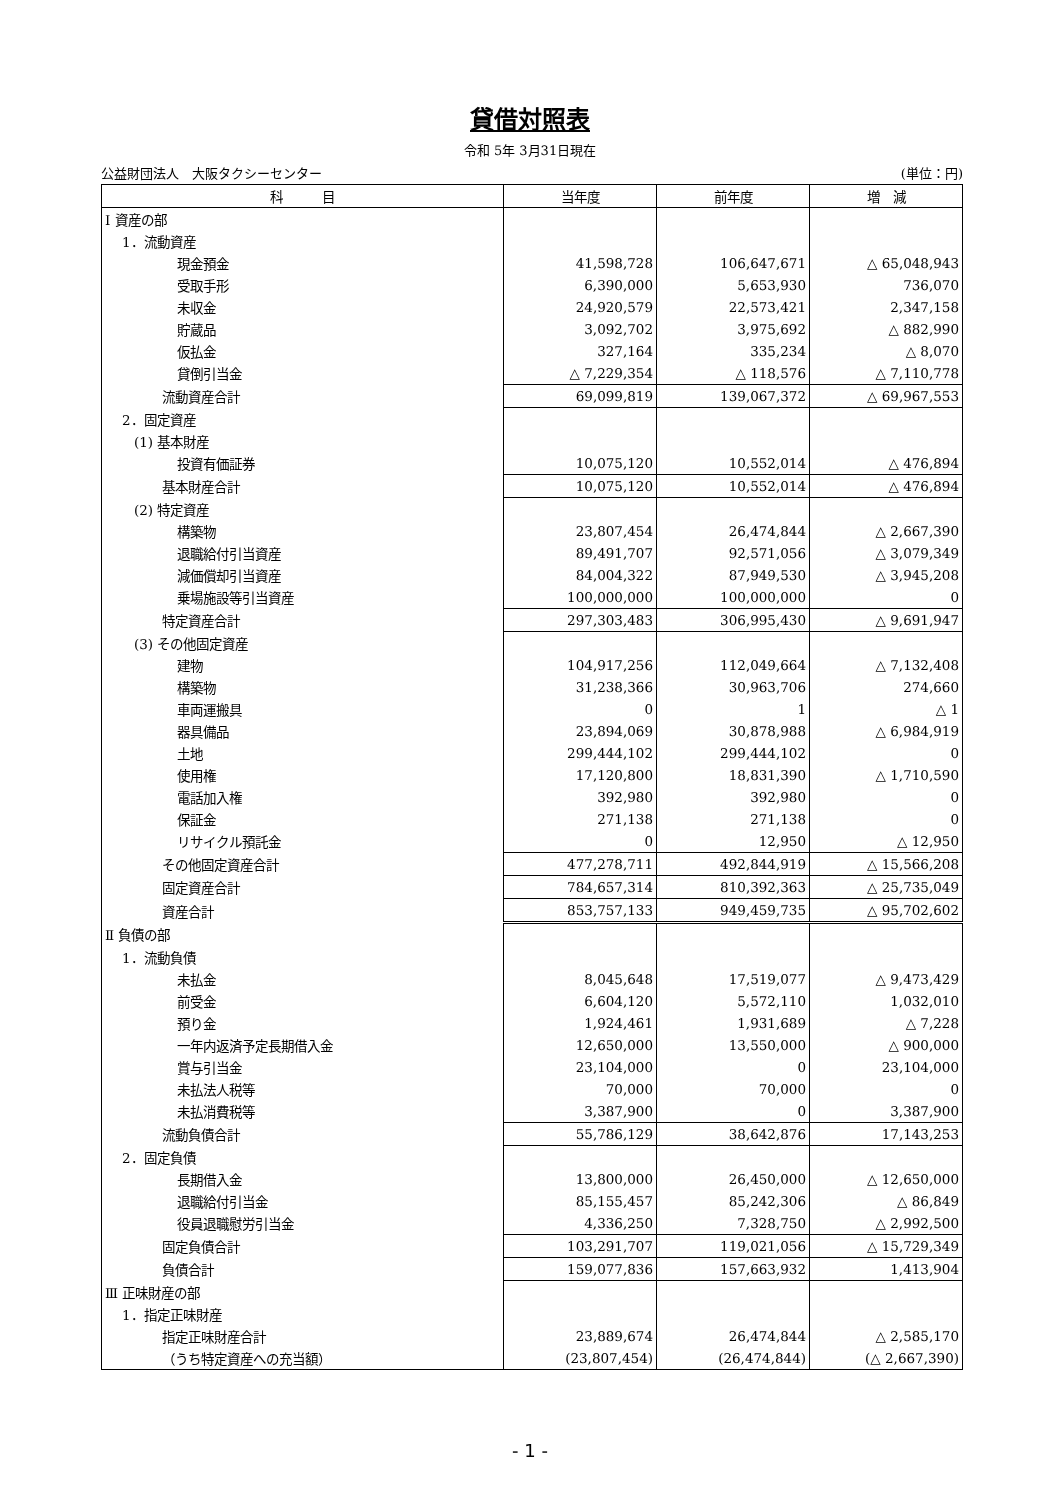貸借対照表
令和 5年 3月31日現在
公益財団法人　大阪タクシーセンター (単位：円)
| 科 目 | 当年度 | 前年度 | 増 減 |
| --- | --- | --- | --- |
| Ⅰ 資産の部 | | | |
| 1．流動資産 | | | |
| 現金預金 | 41,598,728 | 106,647,671 | △ 65,048,943 |
| 受取手形 | 6,390,000 | 5,653,930 | 736,070 |
| 未収金 | 24,920,579 | 22,573,421 | 2,347,158 |
| 貯蔵品 | 3,092,702 | 3,975,692 | △ 882,990 |
| 仮払金 | 327,164 | 335,234 | △ 8,070 |
| 貸倒引当金 | △ 7,229,354 | △ 118,576 | △ 7,110,778 |
| 流動資産合計 | 69,099,819 | 139,067,372 | △ 69,967,553 |
| 2．固定資産 | | | |
| (1) 基本財産 | | | |
| 投資有価証券 | 10,075,120 | 10,552,014 | △ 476,894 |
| 基本財産合計 | 10,075,120 | 10,552,014 | △ 476,894 |
| (2) 特定資産 | | | |
| 構築物 | 23,807,454 | 26,474,844 | △ 2,667,390 |
| 退職給付引当資産 | 89,491,707 | 92,571,056 | △ 3,079,349 |
| 減価償却引当資産 | 84,004,322 | 87,949,530 | △ 3,945,208 |
| 乗場施設等引当資産 | 100,000,000 | 100,000,000 | 0 |
| 特定資産合計 | 297,303,483 | 306,995,430 | △ 9,691,947 |
| (3) その他固定資産 | | | |
| 建物 | 104,917,256 | 112,049,664 | △ 7,132,408 |
| 構築物 | 31,238,366 | 30,963,706 | 274,660 |
| 車両運搬具 | 0 | 1 | △ 1 |
| 器具備品 | 23,894,069 | 30,878,988 | △ 6,984,919 |
| 土地 | 299,444,102 | 299,444,102 | 0 |
| 使用権 | 17,120,800 | 18,831,390 | △ 1,710,590 |
| 電話加入権 | 392,980 | 392,980 | 0 |
| 保証金 | 271,138 | 271,138 | 0 |
| リサイクル預託金 | 0 | 12,950 | △ 12,950 |
| その他固定資産合計 | 477,278,711 | 492,844,919 | △ 15,566,208 |
| 固定資産合計 | 784,657,314 | 810,392,363 | △ 25,735,049 |
| 資産合計 | 853,757,133 | 949,459,735 | △ 95,702,602 |
| Ⅱ 負債の部 | | | |
| 1．流動負債 | | | |
| 未払金 | 8,045,648 | 17,519,077 | △ 9,473,429 |
| 前受金 | 6,604,120 | 5,572,110 | 1,032,010 |
| 預り金 | 1,924,461 | 1,931,689 | △ 7,228 |
| 一年内返済予定長期借入金 | 12,650,000 | 13,550,000 | △ 900,000 |
| 賞与引当金 | 23,104,000 | 0 | 23,104,000 |
| 未払法人税等 | 70,000 | 70,000 | 0 |
| 未払消費税等 | 3,387,900 | 0 | 3,387,900 |
| 流動負債合計 | 55,786,129 | 38,642,876 | 17,143,253 |
| 2．固定負債 | | | |
| 長期借入金 | 13,800,000 | 26,450,000 | △ 12,650,000 |
| 退職給付引当金 | 85,155,457 | 85,242,306 | △ 86,849 |
| 役員退職慰労引当金 | 4,336,250 | 7,328,750 | △ 2,992,500 |
| 固定負債合計 | 103,291,707 | 119,021,056 | △ 15,729,349 |
| 負債合計 | 159,077,836 | 157,663,932 | 1,413,904 |
| Ⅲ 正味財産の部 | | | |
| 1．指定正味財産 | | | |
| 指定正味財産合計 | 23,889,674 | 26,474,844 | △ 2,585,170 |
| （うち特定資産への充当額） | (23,807,454) | (26,474,844) | (△ 2,667,390) |
- 1 -